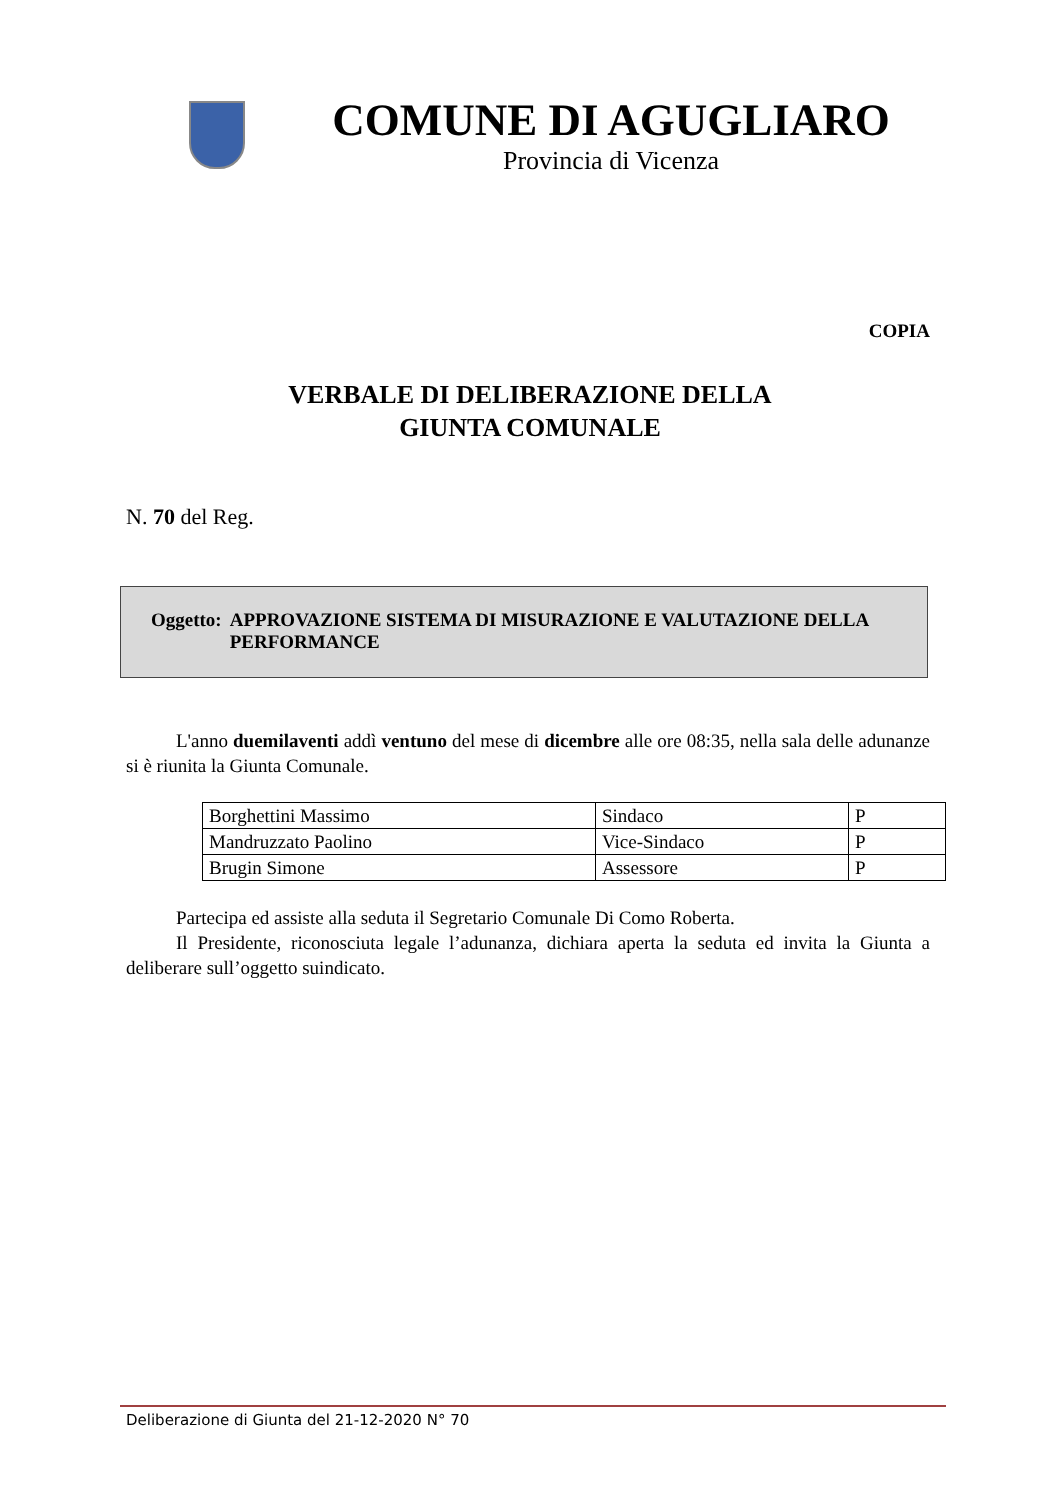COMUNE DI AGUGLIARO
Provincia di Vicenza
COPIA
VERBALE DI DELIBERAZIONE DELLA
GIUNTA COMUNALE
N. 70 del Reg.
Oggetto: APPROVAZIONE SISTEMA DI MISURAZIONE E VALUTAZIONE DELLA PERFORMANCE
L'anno duemilaventi addì ventuno del mese di dicembre alle ore 08:35, nella sala delle adunanze si è riunita la Giunta Comunale.
| Borghettini Massimo | Sindaco | P |
| Mandruzzato Paolino | Vice-Sindaco | P |
| Brugin Simone | Assessore | P |
Partecipa ed assiste alla seduta il Segretario Comunale Di Como Roberta.
Il Presidente, riconosciuta legale l’adunanza, dichiara aperta la seduta ed invita la Giunta a deliberare sull’oggetto suindicato.
Deliberazione di Giunta del 21-12-2020 N° 70